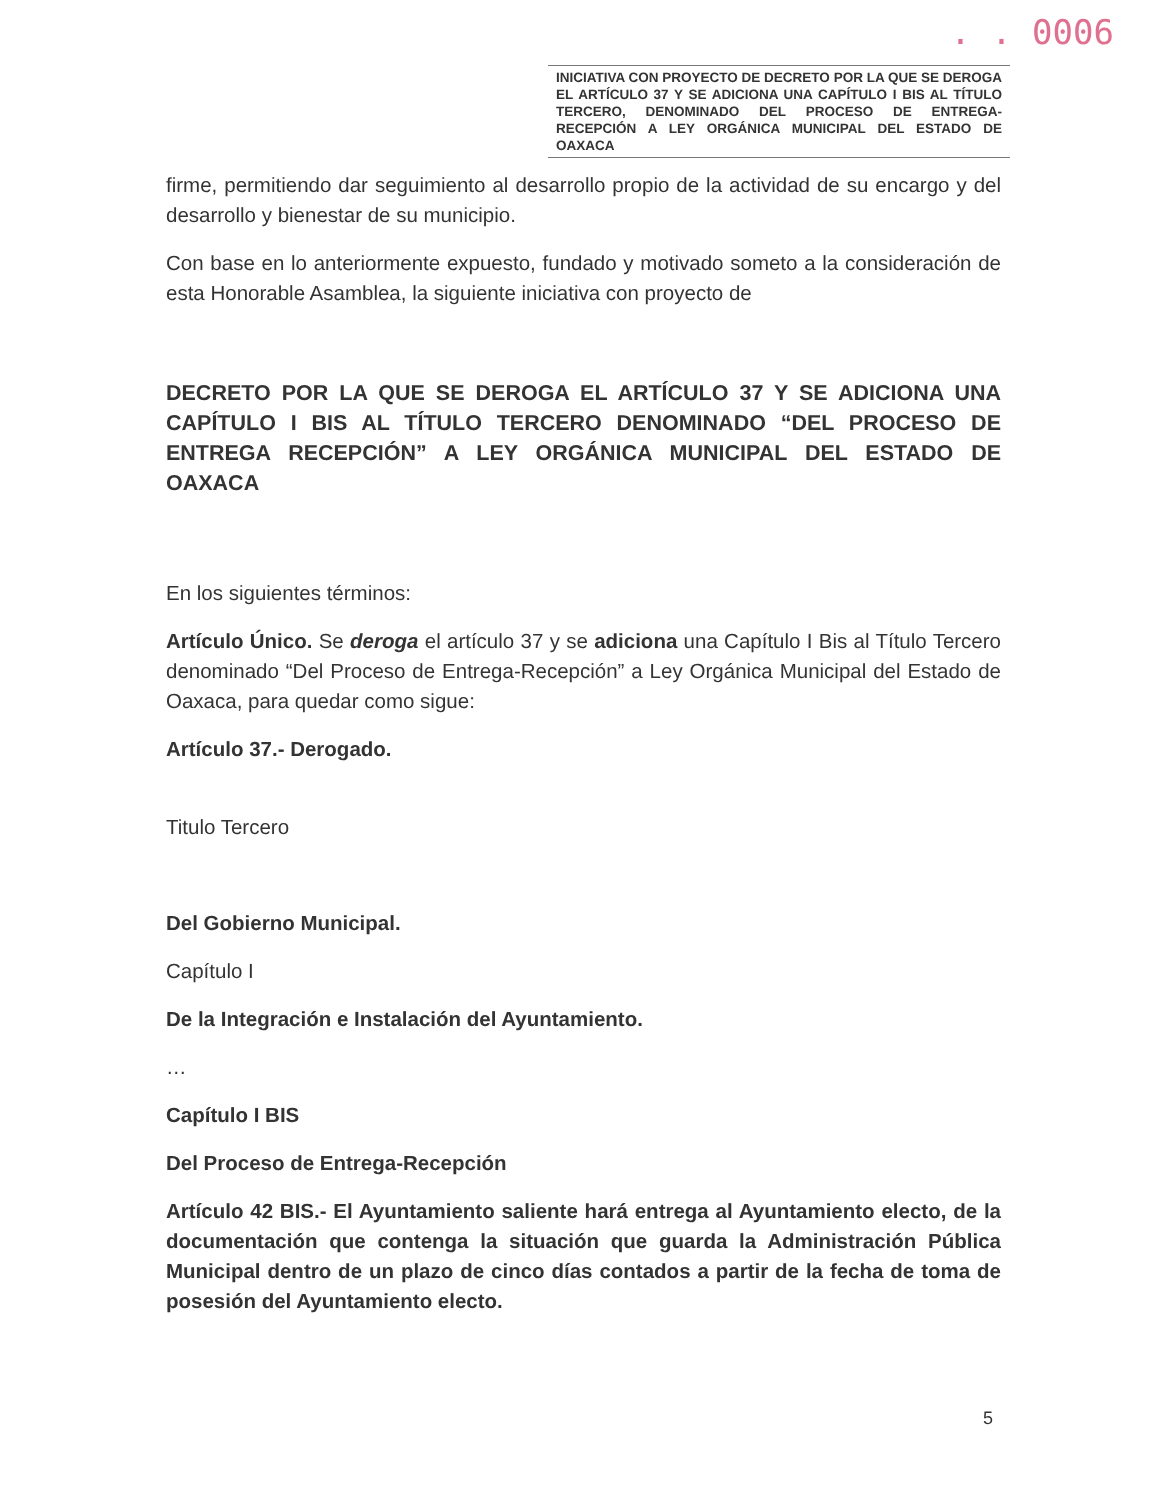. . 0006
INICIATIVA CON PROYECTO DE DECRETO POR LA QUE SE DEROGA EL ARTÍCULO 37 Y SE ADICIONA UNA CAPÍTULO I BIS AL TÍTULO TERCERO, DENOMINADO DEL PROCESO DE ENTREGA-RECEPCIÓN A LEY ORGÁNICA MUNICIPAL DEL ESTADO DE OAXACA
firme, permitiendo dar seguimiento al desarrollo propio de la actividad de su encargo y del desarrollo y bienestar de su municipio.
Con base en lo anteriormente expuesto, fundado y motivado someto a la consideración de esta Honorable Asamblea, la siguiente iniciativa con proyecto de
DECRETO POR LA QUE SE DEROGA EL ARTÍCULO 37 Y SE ADICIONA UNA CAPÍTULO I BIS AL TÍTULO TERCERO DENOMINADO “DEL PROCESO DE ENTREGA RECEPCIÓN” A LEY ORGÁNICA MUNICIPAL DEL ESTADO DE OAXACA
En los siguientes términos:
Artículo Único. Se deroga el artículo 37 y se adiciona una Capítulo I Bis al Título Tercero denominado “Del Proceso de Entrega-Recepción” a Ley Orgánica Municipal del Estado de Oaxaca, para quedar como sigue:
Artículo 37.- Derogado.
Titulo Tercero
Del Gobierno Municipal.
Capítulo I
De la Integración e Instalación del Ayuntamiento.
…
Capítulo I BIS
Del Proceso de Entrega-Recepción
Artículo 42 BIS.- El Ayuntamiento saliente hará entrega al Ayuntamiento electo, de la documentación que contenga la situación que guarda la Administración Pública Municipal dentro de un plazo de cinco días contados a partir de la fecha de toma de posesión del Ayuntamiento electo.
5